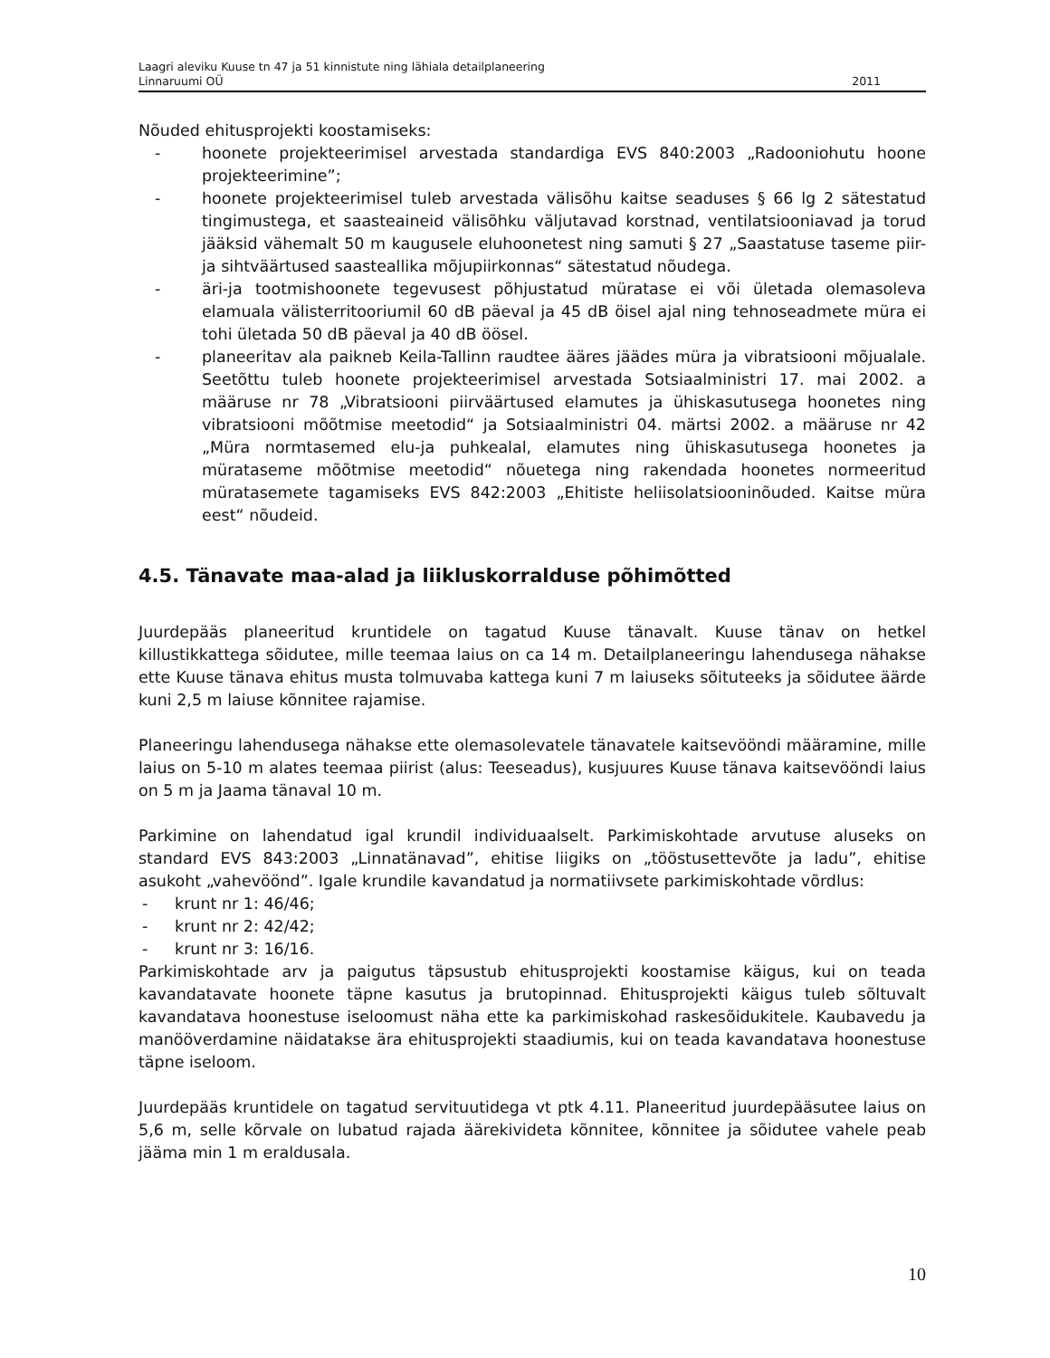Laagri aleviku Kuuse tn 47 ja 51 kinnistute ning lähiala detailplaneering
Linnaruumi OÜ 2011
Nõuded ehitusprojekti koostamiseks:
- hoonete projekteerimisel arvestada standardiga EVS 840:2003 „Radooniohutu hoone projekteerimine”;
- hoonete projekteerimisel tuleb arvestada välisõhu kaitse seaduses § 66 lg 2 sätestatud tingimustega, et saasteaineid välisõhku väljutavad korstnad, ventilatsiooniavad ja torud jääksid vähemalt 50 m kaugusele eluhoonetest ning samuti § 27 „Saastatuse taseme piir-ja sihtväärtused saasteallika mõjupiirkonnas“ sätestatud nõudega.
- äri-ja tootmishoonete tegevusest põhjustatud müratase ei või ületada olemasoleva elamuala välisterritooriumil 60 dB päeval ja 45 dB öisel ajal ning tehnoseadmete müra ei tohi ületada 50 dB päeval ja 40 dB öösel.
- planeeritav ala paikneb Keila-Tallinn raudtee ääres jäädes müra ja vibratsiooni mõjualale. Seetõttu tuleb hoonete projekteerimisel arvestada Sotsiaalministri 17. mai 2002. a määruse nr 78 „Vibratsiooni piirväärtused elamutes ja ühiskasutusega hoonetes ning vibratsiooni mõõtmise meetodid“ ja Sotsiaalministri 04. märtsi 2002. a määruse nr 42 „Müra normtasemed elu-ja puhkealal, elamutes ning ühiskasutusega hoonetes ja mürataseme mõõtmise meetodid“ nõuetega ning rakendada hoonetes normeeritud mürata­semete tagamiseks EVS 842:2003 „Ehitiste heliisolatsiooninõuded. Kaitse müra eest“ nõudeid.
4.5. Tänavate maa-alad ja liikluskorralduse põhimõtted
Juurdepääs planeeritud kruntidele on tagatud Kuuse tänavalt. Kuuse tänav on hetkel killustikkattega sõidutee, mille teemaa laius on ca 14 m. Detailplaneeringu lahendusega nähakse ette Kuuse tänava ehitus musta tolmuvaba kattega kuni 7 m laiuseks sõituteeks ja sõidutee äärde kuni 2,5 m laiuse kõnnitee rajamise.
Planeeringu lahendusega nähakse ette olemasolevatele tänavatele kaitsevööndi määramine, mille laius on 5-10 m alates teemaa piirist (alus: Teeseadus), kusjuures Kuuse tänava kaitsevööndi laius on 5 m ja Jaama tänaval 10 m.
Parkimine on lahendatud igal krundil individuaalselt. Parkimiskohtade arvutuse aluseks on standard EVS 843:2003 „Linnatänavad”, ehitise liigiks on „tööstusettevõte ja ladu”, ehitise asukoht „vahevöönd”. Igale krundile kavandatud ja normatiivsete parkimiskohtade võrdlus:
- krunt nr 1: 46/46;
- krunt nr 2: 42/42;
- krunt nr 3: 16/16.
Parkimiskohtade arv ja paigutus täpsustub ehitusprojekti koostamise käigus, kui on teada kavandatavate hoonete täpne kasutus ja brutopinnad. Ehitusprojekti käigus tuleb sõltuvalt kavandatava hoonestuse iseloomust näha ette ka parkimiskohad raskesõidukitele. Kaubavedu ja manööverdamine näidatakse ära ehitusprojekti staadiumis, kui on teada kavandatava hoonestuse täpne iseloom.
Juurdepääs kruntidele on tagatud servituutidega vt ptk 4.11. Planeeritud juurdepääsutee laius on 5,6 m, selle kõrvale on lubatud rajada äärekivideta kõnnitee, kõnnitee ja sõidutee vahele peab jääma min 1 m eraldusala.
10